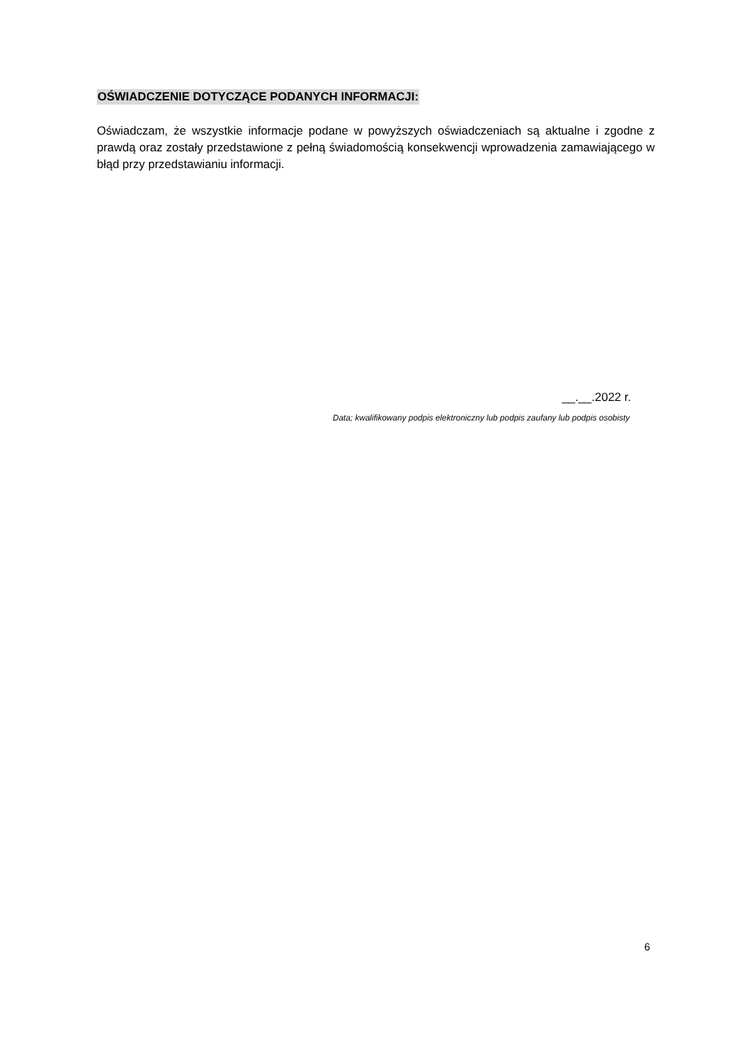OŚWIADCZENIE DOTYCZĄCE PODANYCH INFORMACJI:
Oświadczam, że wszystkie informacje podane w powyższych oświadczeniach są aktualne i zgodne z prawdą oraz zostały przedstawione z pełną świadomością konsekwencji wprowadzenia zamawiającego w błąd przy przedstawianiu informacji.
__.__.2022 r.
Data; kwalifikowany podpis elektroniczny lub podpis zaufany lub podpis osobisty
6